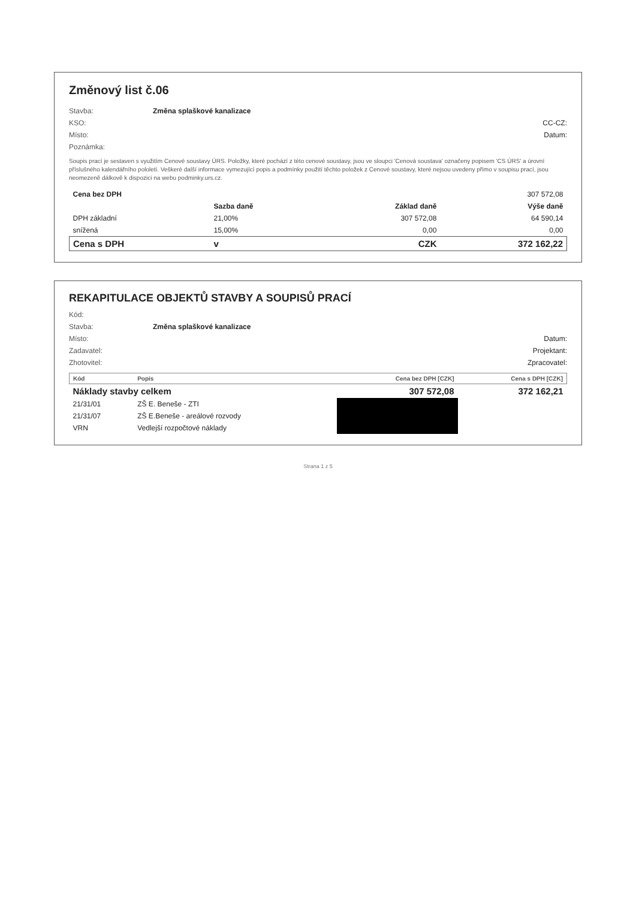Změnový list č.06
Stavba: Změna splaškové kanalizace
KSO: CC-CZ:
Místo: Datum:
Poznámka:
Soupis prací je sestaven s využitím Cenové soustavy ÚRS. Položky, které pochází z této cenové soustavy, jsou ve sloupci 'Cenová soustava' označeny popisem 'CS ÚRS' a úrovní příslušného kalendářního pololetí. Veškeré další informace vymezující popis a podmínky použití těchto položek z Cenové soustavy, které nejsou uvedeny přímo v soupisu prací, jsou neomezeně dálkově k dispozici na webu podminky.urs.cz.
| Cena bez DPH | | | 307 572,08 |
| | Sazba daně | Základ daně | Výše daně |
| DPH základní | 21,00% | 307 572,08 | 64 590,14 |
| snížená | 15,00% | 0,00 | 0,00 |
| Cena s DPH | v | CZK | 372 162,22 |
REKAPITULACE OBJEKTŮ STAVBY A SOUPISŮ PRACÍ
Kód:
Stavba: Změna splaškové kanalizace
Místo: Datum:
Zadavatel: Projektant:
Zhotovitel: Zpracovatel:
| Kód | Popis | Cena bez DPH [CZK] | Cena s DPH [CZK] |
| --- | --- | --- | --- |
| Náklady stavby celkem | | 307 572,08 | 372 162,21 |
| 21/31/01 | ZŠ E. Beneše - ZTI | █ | |
| 21/31/07 | ZŠ E.Beneše - areálové rozvody | █ | |
| VRN | Vedlejší rozpočtové náklady | █ | |
Strana 1 z 5